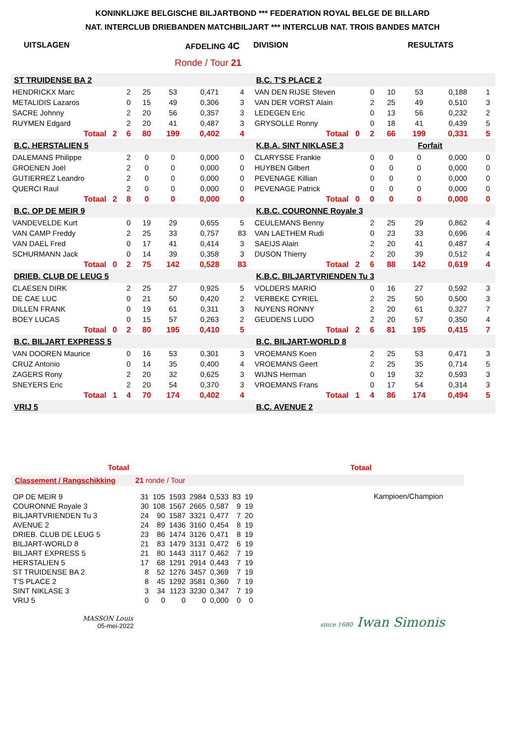KONINKLIJKE BELGISCHE BILJARTBOND *** FEDERATION ROYAL BELGE DE BILLARD
NAT. INTERCLUB DRIEBANDEN MATCHBILJART *** INTERCLUB NAT. TROIS BANDES MATCH
UITSLAGEN AFDELING 4C DIVISION RESULTATS
Ronde / Tour 21
| ST TRUIDENSE BA 2 | | | | | | |
| HENDRICKX Marc | | 2 | 25 | 53 | 0,471 | 4 |
| METALIDIS Lazaros | | 0 | 15 | 49 | 0,306 | 3 |
| SACRE Johnny | | 2 | 20 | 56 | 0,357 | 3 |
| RUYMEN Edgard | | 2 | 20 | 41 | 0,487 | 3 |
| Totaal | 2 | 6 | 80 | 199 | 0,402 | 4 |
| B.C. HERSTALIEN 5 | | | | | | |
| DALEMANS Philippe | | 2 | 0 | 0 | 0,000 | 0 |
| GROENEN Joël | | 2 | 0 | 0 | 0,000 | 0 |
| GUTIERREZ Leandro | | 2 | 0 | 0 | 0,000 | 0 |
| QUERCI Raul | | 2 | 0 | 0 | 0,000 | 0 |
| Totaal | 2 | 8 | 0 | 0 | 0,000 | 0 |
| B.C. OP DE MEIR 9 | | | | | | |
| VANDEVELDE Kurt | | 0 | 19 | 29 | 0,655 | 5 |
| VAN CAMP Freddy | | 2 | 25 | 33 | 0,757 | 83 |
| VAN DAEL Fred | | 0 | 17 | 41 | 0,414 | 3 |
| SCHURMANN Jack | | 0 | 14 | 39 | 0,358 | 3 |
| Totaal | 0 | 2 | 75 | 142 | 0,528 | 83 |
| DRIEB. CLUB DE LEUG 5 | | | | | | |
| CLAESEN DIRK | | 2 | 25 | 27 | 0,925 | 5 |
| DE CAE LUC | | 0 | 21 | 50 | 0,420 | 2 |
| DILLEN FRANK | | 0 | 19 | 61 | 0,311 | 3 |
| BOEY LUCAS | | 0 | 15 | 57 | 0,263 | 2 |
| Totaal | 0 | 2 | 80 | 195 | 0,410 | 5 |
| B.C. BILJART EXPRESS 5 | | | | | | |
| VAN DOOREN Maurice | | 0 | 16 | 53 | 0,301 | 3 |
| CRUZ Antonio | | 0 | 14 | 35 | 0,400 | 4 |
| ZAGERS Rony | | 2 | 20 | 32 | 0,625 | 3 |
| SNEYERS Eric | | 2 | 20 | 54 | 0,370 | 3 |
| Totaal | 1 | 4 | 70 | 174 | 0,402 | 4 |
| VRIJ 5 | | | | | | |
| B.C. T'S PLACE 2 | | | | | | |
| VAN DEN RIJSE Steven | | 0 | 10 | 53 | 0,188 | 1 |
| VAN DER VORST Alain | | 2 | 25 | 49 | 0,510 | 3 |
| LEDEGEN Eric | | 0 | 13 | 56 | 0,232 | 2 |
| GRYSOLLE Ronny | | 0 | 18 | 41 | 0,439 | 5 |
| Totaal | 0 | 2 | 66 | 199 | 0,331 | 5 |
| K.B.A. SINT NIKLASE 3 | | Forfait | | | | |
| CLARYSSE Frankie | | 0 | 0 | 0 | 0,000 | 0 |
| HUYBEN Gilbert | | 0 | 0 | 0 | 0,000 | 0 |
| PEVENAGE Killian | | 0 | 0 | 0 | 0,000 | 0 |
| PEVENAGE Patrick | | 0 | 0 | 0 | 0,000 | 0 |
| Totaal | 0 | 0 | 0 | 0 | 0,000 | 0 |
| K.B.C. COURONNE Royale 3 | | | | | | |
| CEULEMANS Benny | | 2 | 25 | 29 | 0,862 | 4 |
| VAN LAETHEM Rudi | | 0 | 23 | 33 | 0,696 | 4 |
| SAEIJS Alain | | 2 | 20 | 41 | 0,487 | 4 |
| DUSON Thierry | | 2 | 20 | 39 | 0,512 | 4 |
| Totaal | 2 | 6 | 88 | 142 | 0,619 | 4 |
| K.B.C. BILJARTVRIENDEN Tu 3 | | | | | | |
| VOLDERS MARIO | | 0 | 16 | 27 | 0,592 | 3 |
| VERBEKE CYRIEL | | 2 | 25 | 50 | 0,500 | 3 |
| NUYENS RONNY | | 2 | 20 | 61 | 0,327 | 7 |
| GEUDENS LUDO | | 2 | 20 | 57 | 0,350 | 4 |
| Totaal | 2 | 6 | 81 | 195 | 0,415 | 7 |
| B.C. BILJART-WORLD 8 | | | | | | |
| VROEMANS Koen | | 2 | 25 | 53 | 0,471 | 3 |
| VROEMANS Geert | | 2 | 25 | 35 | 0,714 | 5 |
| WIJNS Herman | | 0 | 19 | 32 | 0,593 | 3 |
| VROEMANS Frans | | 0 | 17 | 54 | 0,314 | 3 |
| Totaal | 1 | 4 | 86 | 174 | 0,494 | 5 |
| B.C. AVENUE 2 | | | | | | |
Totaal Totaal
Classement / Rangschikking 21 ronde / Tour
| OP DE MEIR 9 | 31 | 105 | 1593 | 2984 | 0,533 | 83 | 19 |
| COURONNE Royale 3 | 30 | 108 | 1567 | 2665 | 0,587 | 9 | 19 |
| BILJARTVRIENDEN Tu 3 | 24 | 90 | 1587 | 3321 | 0,477 | 7 | 20 |
| AVENUE 2 | 24 | 89 | 1436 | 3160 | 0,454 | 8 | 19 |
| DRIEB. CLUB DE LEUG 5 | 23 | 86 | 1474 | 3126 | 0,471 | 8 | 19 |
| BILJART-WORLD 8 | 21 | 83 | 1479 | 3131 | 0,472 | 6 | 19 |
| BILJART EXPRESS 5 | 21 | 80 | 1443 | 3117 | 0,462 | 7 | 19 |
| HERSTALIEN 5 | 17 | 68 | 1291 | 2914 | 0,443 | 7 | 19 |
| ST TRUIDENSE BA 2 | 8 | 52 | 1276 | 3457 | 0,369 | 7 | 19 |
| T'S PLACE 2 | 8 | 45 | 1292 | 3581 | 0,360 | 7 | 19 |
| SINT NIKLASE 3 | 3 | 34 | 1123 | 3230 | 0,347 | 7 | 19 |
| VRIJ 5 | 0 | 0 | 0 | 0 | 0,000 | 0 | 0 |
Kampioen/Champion
MASSON Louis
05-mei-2022
since 1680 Iwan Simonis